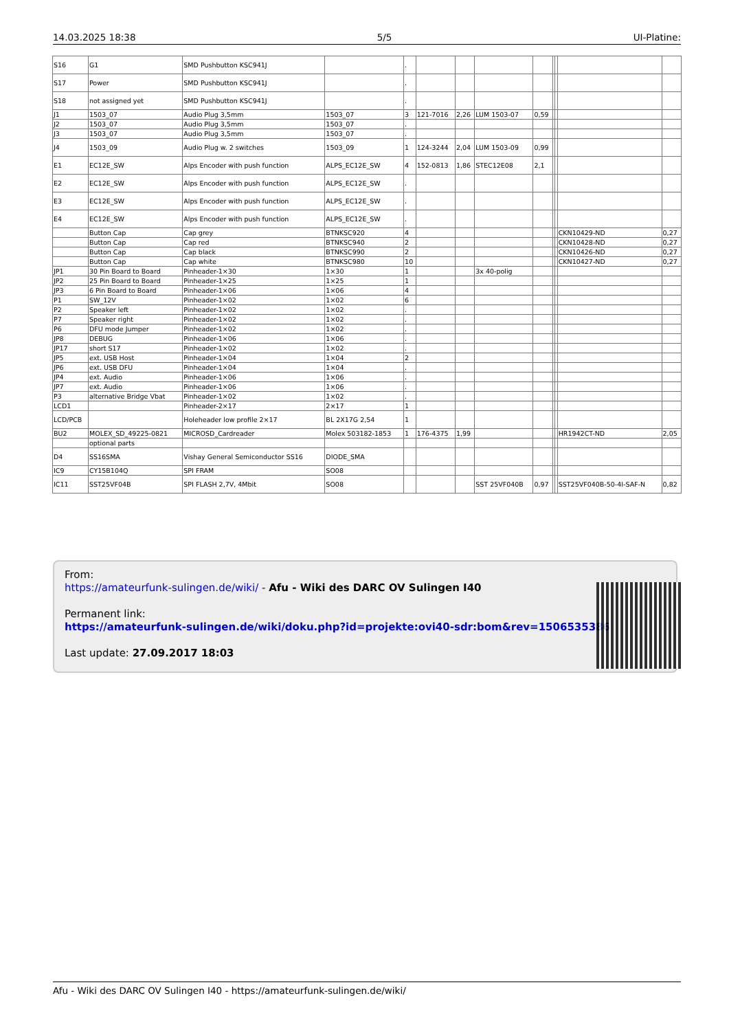14.03.2025 18:38 5/5 UI-Platine:
| S16 | G1 | SMD Pushbutton KSC941J | | . | | | | | | | | |
| S17 | Power | SMD Pushbutton KSC941J | | . | | | | | | | | |
| S18 | not assigned yet | SMD Pushbutton KSC941J | | . | | | | | | | | |
| J1 | 1503_07 | Audio Plug 3,5mm | 1503_07 | 3 | 121-7016 | 2,26 | LUM 1503-07 | 0,59 | | | | |
| J2 | 1503_07 | Audio Plug 3,5mm | 1503_07 | . | | | | | | | | |
| J3 | 1503_07 | Audio Plug 3,5mm | 1503_07 | . | | | | | | | | |
| J4 | 1503_09 | Audio Plug w. 2 switches | 1503_09 | 1 | 124-3244 | 2,04 | LUM 1503-09 | 0,99 | | | | |
| E1 | EC12E_SW | Alps Encoder with push function | ALPS_EC12E_SW | 4 | 152-0813 | 1,86 | STEC12E08 | 2,1 | | | | |
| E2 | EC12E_SW | Alps Encoder with push function | ALPS_EC12E_SW | . | | | | | | | | |
| E3 | EC12E_SW | Alps Encoder with push function | ALPS_EC12E_SW | . | | | | | | | | |
| E4 | EC12E_SW | Alps Encoder with push function | ALPS_EC12E_SW | . | | | | | | | | |
| | Button Cap | Cap grey | BTNKSC920 | 4 | | | | | | | CKN10429-ND | 0,27 |
| | Button Cap | Cap red | BTNKSC940 | 2 | | | | | | | CKN10428-ND | 0,27 |
| | Button Cap | Cap black | BTNKSC990 | 2 | | | | | | | CKN10426-ND | 0,27 |
| | Button Cap | Cap white | BTNKSC980 | 10 | | | | | | | CKN10427-ND | 0,27 |
| JP1 | 30 Pin Board to Board | Pinheader-1×30 | 1×30 | 1 | | | 3x 40-polig | | | | | |
| JP2 | 25 Pin Board to Board | Pinheader-1×25 | 1×25 | 1 | | | | | | | | |
| JP3 | 6 Pin Board to Board | Pinheader-1×06 | 1×06 | 4 | | | | | | | | |
| P1 | SW_12V | Pinheader-1×02 | 1×02 | 6 | | | | | | | | |
| P2 | Speaker left | Pinheader-1×02 | 1×02 | . | | | | | | | | |
| P7 | Speaker right | Pinheader-1×02 | 1×02 | . | | | | | | | | |
| P6 | DFU mode Jumper | Pinheader-1×02 | 1×02 | . | | | | | | | | |
| JP8 | DEBUG | Pinheader-1×06 | 1×06 | . | | | | | | | | |
| JP17 | short S17 | Pinheader-1×02 | 1×02 | . | | | | | | | | |
| JP5 | ext. USB Host | Pinheader-1×04 | 1×04 | 2 | | | | | | | | |
| JP6 | ext. USB DFU | Pinheader-1×04 | 1×04 | . | | | | | | | | |
| JP4 | ext. Audio | Pinheader-1×06 | 1×06 | . | | | | | | | | |
| JP7 | ext. Audio | Pinheader-1×06 | 1×06 | . | | | | | | | | |
| P3 | alternative Bridge Vbat | Pinheader-1×02 | 1×02 | . | | | | | | | | |
| LCD1 | | Pinheader-2×17 | 2×17 | 1 | | | | | | | | |
| LCD/PCB | | Holeheader low profile 2×17 | BL 2X17G 2,54 | 1 | | | | | | | | |
| BU2 | MOLEX_SD_49225-0821 | MICROSD_Cardreader | Molex 503182-1853 | 1 | 176-4375 | 1,99 | | | | | HR1942CT-ND | 2,05 |
| | optional parts | | | | | | | | | | | |
| D4 | SS16SMA | Vishay General Semiconductor SS16 | DIODE_SMA | | | | | | | | | |
| IC9 | CY15B104Q | SPI FRAM | SO08 | | | | | | | | | |
| IC11 | SST25VF04B | SPI FLASH 2,7V, 4Mbit | SO08 | | | | SST 25VF040B | 0,97 | | | SST25VF040B-50-4I-SAF-N | 0,82 |
From:
https://amateurfunk-sulingen.de/wiki/ - Afu - Wiki des DARC OV Sulingen I40
Permanent link:
https://amateurfunk-sulingen.de/wiki/doku.php?id=projekte:ovi40-sdr:bom&rev=1506535386
Last update: 27.09.2017 18:03
Afu - Wiki des DARC OV Sulingen I40 - https://amateurfunk-sulingen.de/wiki/